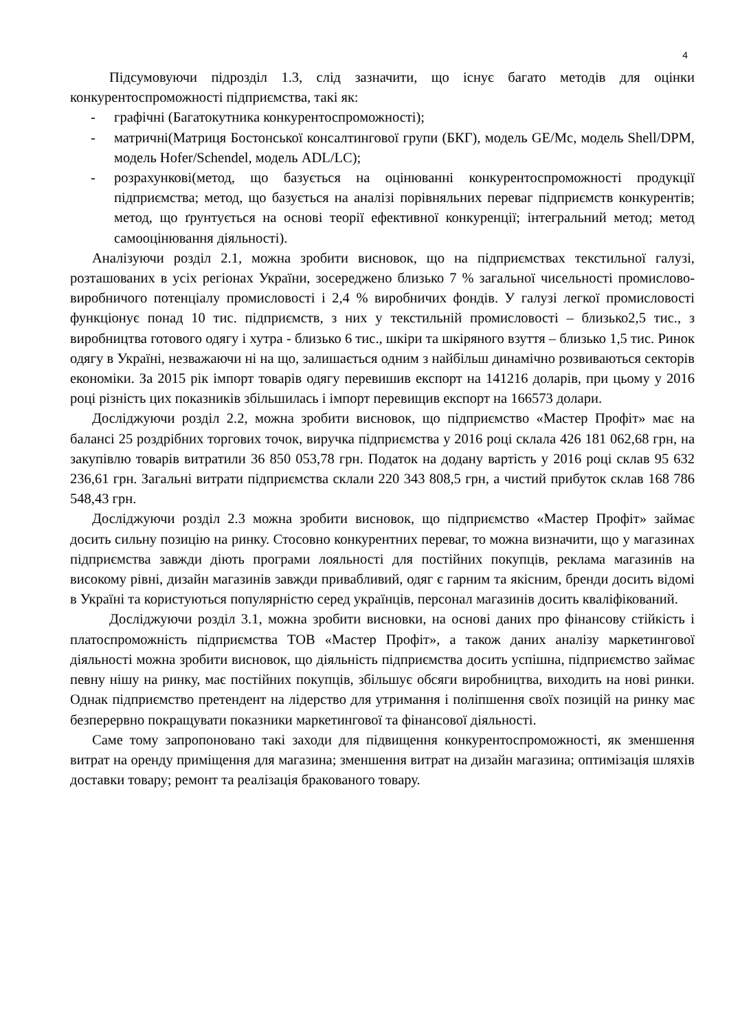4
Підсумовуючи підрозділ 1.3, слід зазначити, що існує багато методів для оцінки конкурентоспроможності підприємства, такі як:
- графічні (Багатокутника конкурентоспроможності);
- матричні(Матриця Бостонської консалтингової групи (БКГ), модель GE/Mc, модель Shell/DPM, модель Hofer/Schendel, модель ADL/LC);
- розрахункові(метод, що базується на оцінюванні конкурентоспроможності продукції підприємства; метод, що базується на аналізі порівняльних переваг підприємств конкурентів; метод, що ґрунтується на основі теорії ефективної конкуренції; інтегральний метод; метод самооцінювання діяльності).
Аналізуючи розділ 2.1, можна зробити висновок, що на підприємствах текстильної галузі, розташованих в усіх регіонах України, зосереджено близько 7 % загальної чисельності промислово-виробничого потенціалу промисловості і 2,4 % виробничих фондів. У галузі легкої промисловості функціонує понад 10 тис. підприємств, з них у текстильній промисловості – близько2,5 тис., з виробництва готового одягу і хутра - близько 6 тис., шкіри та шкіряного взуття – близько 1,5 тис. Ринок одягу в Україні, незважаючи ні на що, залишається одним з найбільш динамічно розвиваються секторів економіки. За 2015 рік імпорт товарів одягу перевишив експорт на 141216 доларів, при цьому у 2016 році різність цих показників збільшилась і імпорт перевищив експорт на 166573 долари.
Досліджуючи розділ 2.2, можна зробити висновок, що підприємство «Мастер Профіт» має на балансі 25 роздрібних торгових точок, виручка підприємства у 2016 році склала 426 181 062,68 грн, на закупівлю товарів витратили 36 850 053,78 грн. Податок на додану вартість у 2016 році склав 95 632 236,61 грн. Загальні витрати підприємства склали 220 343 808,5 грн, а чистий прибуток склав 168 786 548,43 грн.
Досліджуючи розділ 2.3 можна зробити висновок, що підприємство «Мастер Профіт» займає досить сильну позицію на ринку. Стосовно конкурентних переваг, то можна визначити, що у магазинах підприємства завжди діють програми лояльності для постійних покупців, реклама магазинів на високому рівні, дизайн магазинів завжди привабливий, одяг є гарним та якісним, бренди досить відомі в Україні та користуються популярністю серед українців, персонал магазинів досить кваліфікований.
Досліджуючи розділ 3.1, можна зробити висновки, на основі даних про фінансову стійкість і платоспроможність підприємства ТОВ «Мастер Профіт», а також даних аналізу маркетингової діяльності можна зробити висновок, що діяльність підприємства досить успішна, підприємство займає певну нішу на ринку, має постійних покупців, збільшує обсяги виробництва, виходить на нові ринки. Однак підприємство претендент на лідерство для утримання і поліпшення своїх позицій на ринку має безперервно покращувати показники маркетингової та фінансової діяльності.
Саме тому запропоновано такі заходи для підвищення конкурентоспроможності, як зменшення витрат на оренду приміщення для магазина; зменшення витрат на дизайн магазина; оптимізація шляхів доставки товару; ремонт та реалізація бракованого товару.